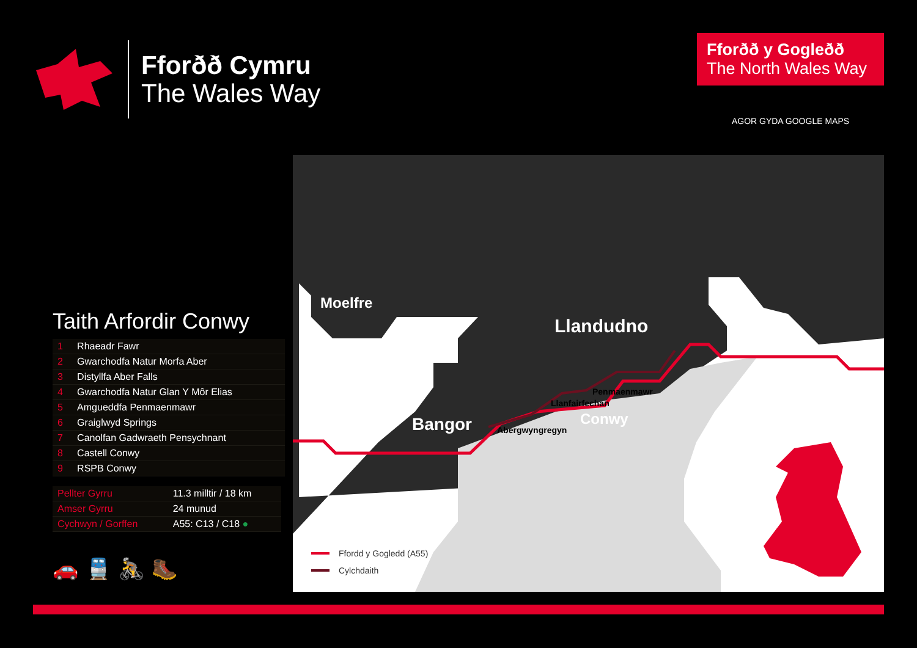Fforðð Cymru
The Wales Way
Fforðð y Gogleðð
The North Wales Way
AGOR GYDA GOOGLE MAPS
Taith Arfordir Conwy
| 1 | Rhaeadr Fawr |
| 2 | Gwarchodfa Natur Morfa Aber |
| 3 | Distyllfa Aber Falls |
| 4 | Gwarchodfa Natur Glan Y Môr Elias |
| 5 | Amgueddfa Penmaenmawr |
| 6 | Graiglwyd Springs |
| 7 | Canolfan Gadwraeth Pensychnant |
| 8 | Castell Conwy |
| 9 | RSPB Conwy |
| Pellter Gyrru | 11.3 milltir / 18 km |
| Amser Gyrru | 24 munud |
| Cychwyn / Gorffen | A55: C13 / C18 ● |
🚗🚆🚴🥾
Moelfre
Llandudno
Conwy
Penmaenmawr
Llanfairfechan
Bangor
Abergwyngregyn
Ffordd y Gogledd (A55)
Cylchdaith